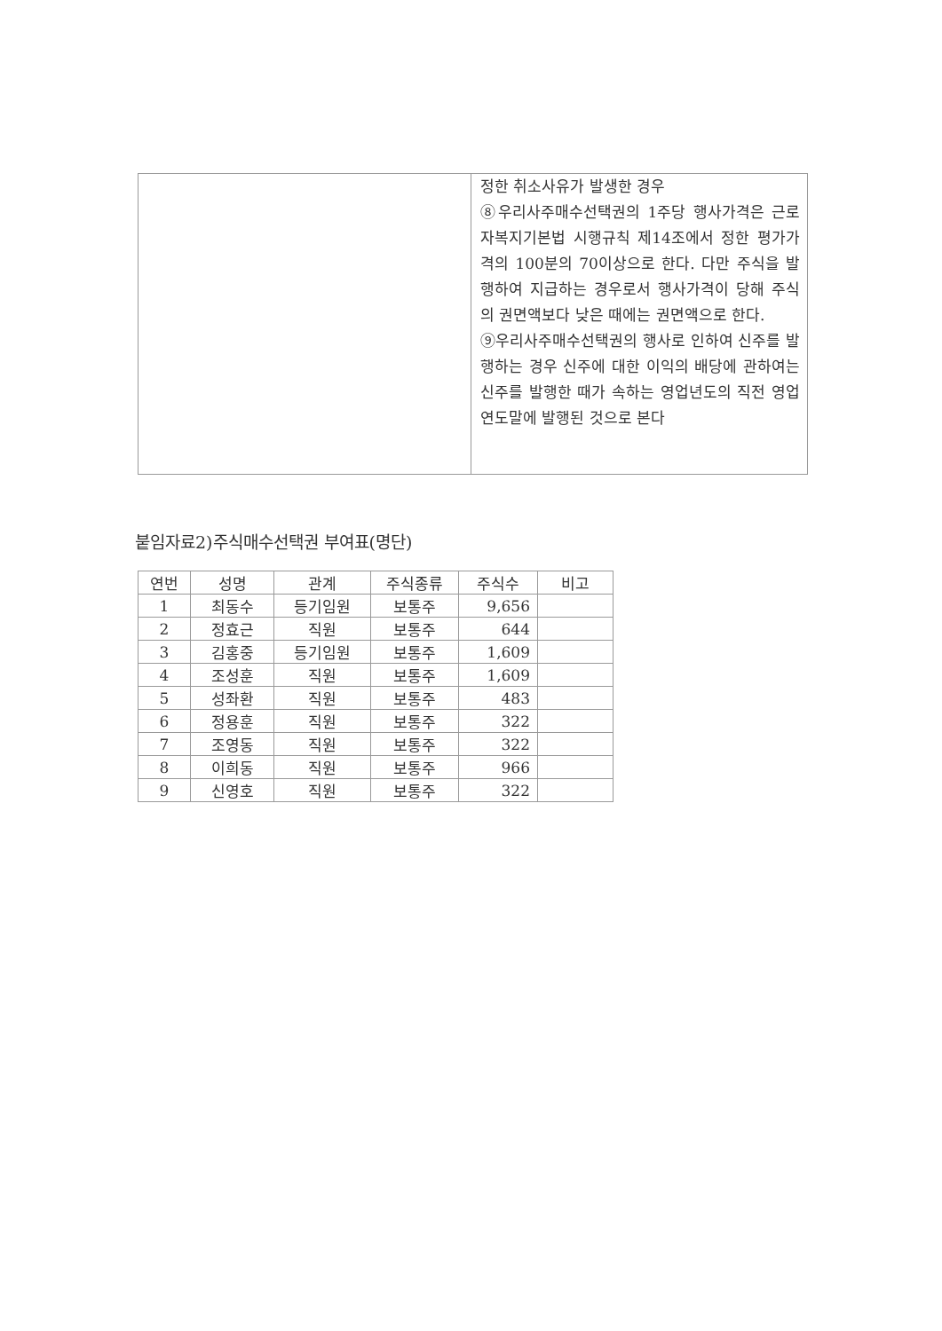| | 정한 취소사유가 발생한 경우 ⑧우리사주매수선택권의 1주당 행사가격은 근로자복지기본법 시행규칙 제14조에서 정한 평가가격의 100분의 70이상으로 한다. 다만 주식을 발행하여 지급하는 경우로서 행사가격이 당해 주식의 권면액보다 낮은 때에는 권면액으로 한다. ⑨우리사주매수선택권의 행사로 인하여 신주를 발행하는 경우 신주에 대한 이익의 배당에 관하여는 신주를 발행한 때가 속하는 영업년도의 직전 영업연도말에 발행된 것으로 본다 |
붙임자료2)주식매수선택권 부여표(명단)
| 연번 | 성명 | 관계 | 주식종류 | 주식수 | 비고 |
| --- | --- | --- | --- | --- | --- |
| 1 | 최동수 | 등기임원 | 보통주 | 9,656 | |
| 2 | 정효근 | 직원 | 보통주 | 644 | |
| 3 | 김홍중 | 등기임원 | 보통주 | 1,609 | |
| 4 | 조성훈 | 직원 | 보통주 | 1,609 | |
| 5 | 성좌환 | 직원 | 보통주 | 483 | |
| 6 | 정용훈 | 직원 | 보통주 | 322 | |
| 7 | 조영동 | 직원 | 보통주 | 322 | |
| 8 | 이희동 | 직원 | 보통주 | 966 | |
| 9 | 신영호 | 직원 | 보통주 | 322 | |